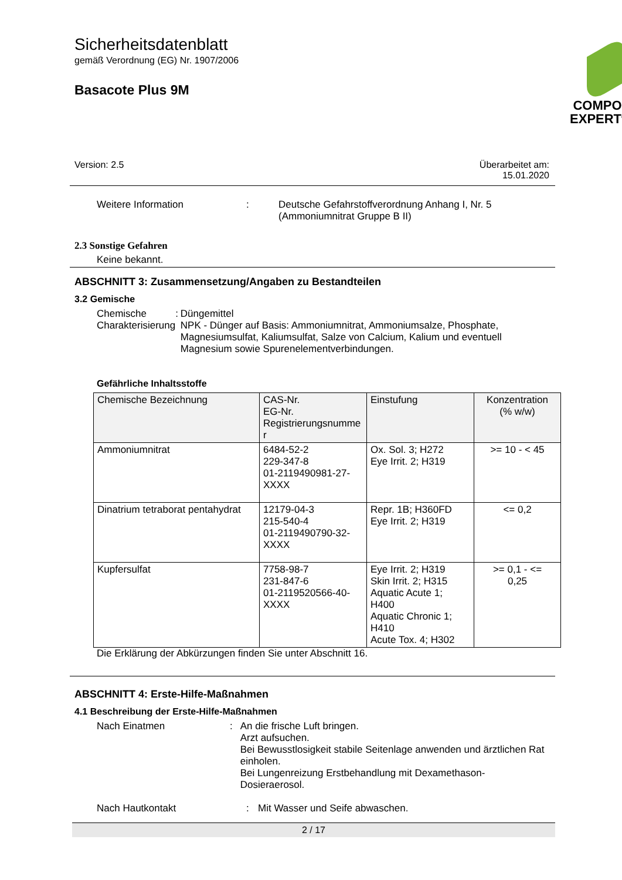Sicherheitsdatenblatt
gemäß Verordnung (EG) Nr. 1907/2006
Basacote Plus 9M
COMPO
EXPERT<sup>®</sup>
Version: 2.5 Überarbeitet am:
15.01.2020
Weitere Information: Deutsche Gefahrstoffverordnung Anhang I, Nr. 5
(Ammoniumnitrat Gruppe B II)
2.3 Sonstige Gefahren
Keine bekannt.
ABSCHNITT 3: Zusammensetzung/Angaben zu Bestandteilen
3.2 Gemische
Chemische
Charakterisierung: Düngemittel
NPK - Dünger auf Basis: Ammoniumnitrat, Ammoniumsalze, Phosphate, Magnesiumsulfat, Kaliumsulfat, Salze von Calcium, Kalium und eventuell Magnesium sowie Spurenelementverbindungen.
Gefährliche Inhaltsstoffe
| Chemische Bezeichnung | CAS-Nr. EG-Nr. Registrierungsnumme r | Einstufung | Konzentration (% w/w) |
| --- | --- | --- | --- |
| Ammoniumnitrat | 6484-52-2 229-347-8 01-2119490981-27- XXXX | Ox. Sol. 3; H272 Eye Irrit. 2; H319 | >= 10 - < 45 |
| Dinatrium tetraborat pentahydrat | 12179-04-3 215-540-4 01-2119490790-32- XXXX | Repr. 1B; H360FD Eye Irrit. 2; H319 | <= 0,2 |
| Kupfersulfat | 7758-98-7 231-847-6 01-2119520566-40- XXXX | Eye Irrit. 2; H319 Skin Irrit. 2; H315 Aquatic Acute 1; H400 Aquatic Chronic 1; H410 Acute Tox. 4; H302 | >= 0,1 - <= 0,25 |
Die Erklärung der Abkürzungen finden Sie unter Abschnitt 16.
ABSCHNITT 4: Erste-Hilfe-Maßnahmen
4.1 Beschreibung der Erste-Hilfe-Maßnahmen
Nach Einatmen: An die frische Luft bringen.
Arzt aufsuchen.
Bei Bewusstlosigkeit stabile Seitenlage anwenden und ärztlichen Rat einholen.
Bei Lungenreizung Erstbehandlung mit Dexamethason-Dosieraerosol.
Nach Hautkontakt: Mit Wasser und Seife abwaschen.
2 / 17